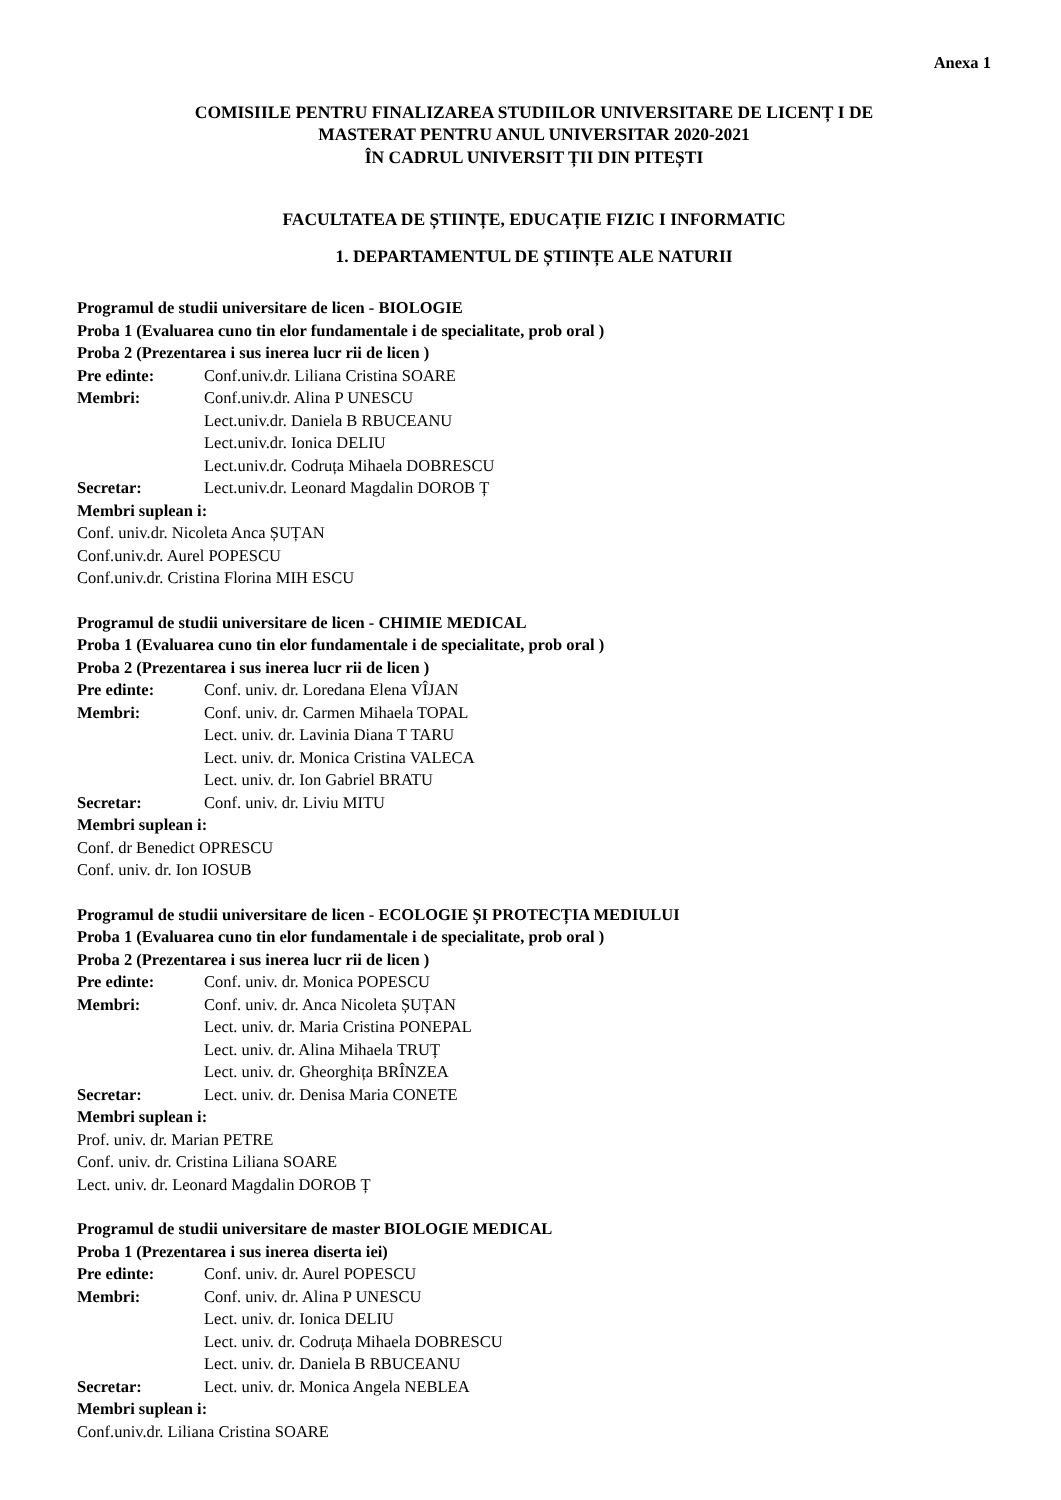Anexa 1
COMISIILE PENTRU FINALIZAREA STUDIILOR UNIVERSITARE DE LICENȚ I DE
MASTERAT PENTRU ANUL UNIVERSITAR 2020-2021
ÎN CADRUL UNIVERSIT ȚII DIN PITEȘTI
FACULTATEA DE ȘTIINȚE, EDUCAȚIE FIZIC I INFORMATIC
1. DEPARTAMENTUL DE ȘTIINȚE ALE NATURII
Programul de studii universitare de licen - BIOLOGIE
Proba 1 (Evaluarea cuno tin elor fundamentale i de specialitate, prob oral )
Proba 2 (Prezentarea i sus inerea lucr rii de licen )
Pre edinte: Conf.univ.dr. Liliana Cristina SOARE
Membri: Conf.univ.dr. Alina P UNESCU
Lect.univ.dr. Daniela B RBUCEANU
Lect.univ.dr. Ionica DELIU
Lect.univ.dr. Codruța Mihaela DOBRESCU
Secretar: Lect.univ.dr. Leonard Magdalin DOROB Ț
Membri suplean i:
Conf. univ.dr. Nicoleta Anca ȘUȚAN
Conf.univ.dr. Aurel POPESCU
Conf.univ.dr. Cristina Florina MIH ESCU
Programul de studii universitare de licen - CHIMIE MEDICAL
Proba 1 (Evaluarea cuno tin elor fundamentale i de specialitate, prob oral )
Proba 2 (Prezentarea i sus inerea lucr rii de licen )
Pre edinte: Conf. univ. dr. Loredana Elena VÎJAN
Membri: Conf. univ. dr. Carmen Mihaela TOPAL
Lect. univ. dr. Lavinia Diana T TARU
Lect. univ. dr. Monica Cristina VALECA
Lect. univ. dr. Ion Gabriel BRATU
Secretar: Conf. univ. dr. Liviu MITU
Membri suplean i:
Conf. dr Benedict OPRESCU
Conf. univ. dr. Ion IOSUB
Programul de studii universitare de licen - ECOLOGIE ȘI PROTECȚIA MEDIULUI
Proba 1 (Evaluarea cuno tin elor fundamentale i de specialitate, prob oral )
Proba 2 (Prezentarea i sus inerea lucr rii de licen )
Pre edinte: Conf. univ. dr. Monica POPESCU
Membri: Conf. univ. dr. Anca Nicoleta ȘUȚAN
Lect. univ. dr. Maria Cristina PONEPAL
Lect. univ. dr. Alina Mihaela TRUȚ
Lect. univ. dr. Gheorghița BRÎNZEA
Secretar: Lect. univ. dr. Denisa Maria CONETE
Membri suplean i:
Prof. univ. dr. Marian PETRE
Conf. univ. dr. Cristina Liliana SOARE
Lect. univ. dr. Leonard Magdalin DOROB Ț
Programul de studii universitare de master BIOLOGIE MEDICAL
Proba 1 (Prezentarea i sus inerea diserta iei)
Pre edinte: Conf. univ. dr. Aurel POPESCU
Membri: Conf. univ. dr. Alina P UNESCU
Lect. univ. dr. Ionica DELIU
Lect. univ. dr. Codruța Mihaela DOBRESCU
Lect. univ. dr. Daniela B RBUCEANU
Secretar: Lect. univ. dr. Monica Angela NEBLEA
Membri suplean i:
Conf.univ.dr. Liliana Cristina SOARE